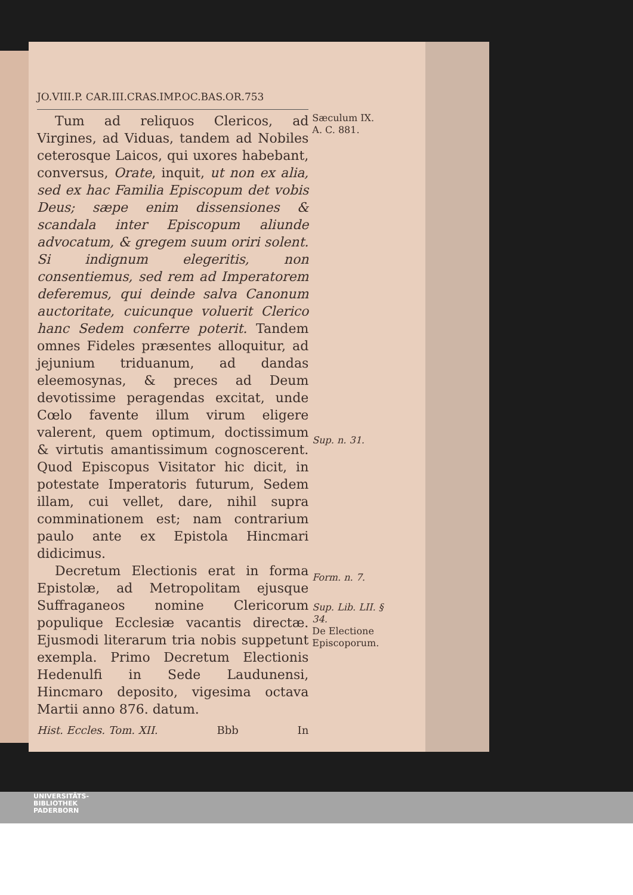JO.VIII.P. CAR.III.CRAS.IMP.OC.BAS.OR.753
Tum ad reliquos Clericos, ad Virgines, ad Viduas, tandem ad Nobiles ceterosque Laicos, qui uxores habebant, conversus, Orate, inquit, ut non ex alia, sed ex hac Familia Episcopum det vobis Deus; sæpe enim dissensiones & scandala inter Episcopum aliunde advocatum, & gregem suum oriri solent. Si indignum elegeritis, non consentiemus, sed rem ad Imperatorem deferemus, qui deinde salva Canonum auctoritate, cuicunque voluerit Clerico hanc Sedem conferre poterit. Tandem omnes Fideles præsentes alloquitur, ad jejunium triduanum, ad dandas eleemosynas, & preces ad Deum devotissime peragendas excitat, unde Cœlo favente illum virum eligere valerent, quem optimum, doctissimum & virtutis amantissimum cognoscerent. Quod Episcopus Visitator hic dicit, in potestate Imperatoris futurum, Sedem illam, cui vellet, dare, nihil supra comminationem est; nam contrarium paulo ante ex Epistola Hincmari didicimus.
Decretum Electionis erat in forma Epistolæ, ad Metropolitam ejusque Suffraganeos nomine Clericorum populique Ecclesiæ vacantis directæ. Ejusmodi literarum tria nobis suppetunt exempla. Primo Decretum Electionis Hedenulfi in Sede Laudunensi, Hincmaro deposito, vigesima octava Martii anno 876. datum.
Hist. Eccles. Tom. XII. Bbb In
Sæculum IX.
A. C. 881.
Sup. n. 31.
Form. n. 7.
Sup. Lib. LII. § 34.
De Electione Episcoporum.
UNIVERSITÄTS-
BIBLIOTHEK
PADERBORN